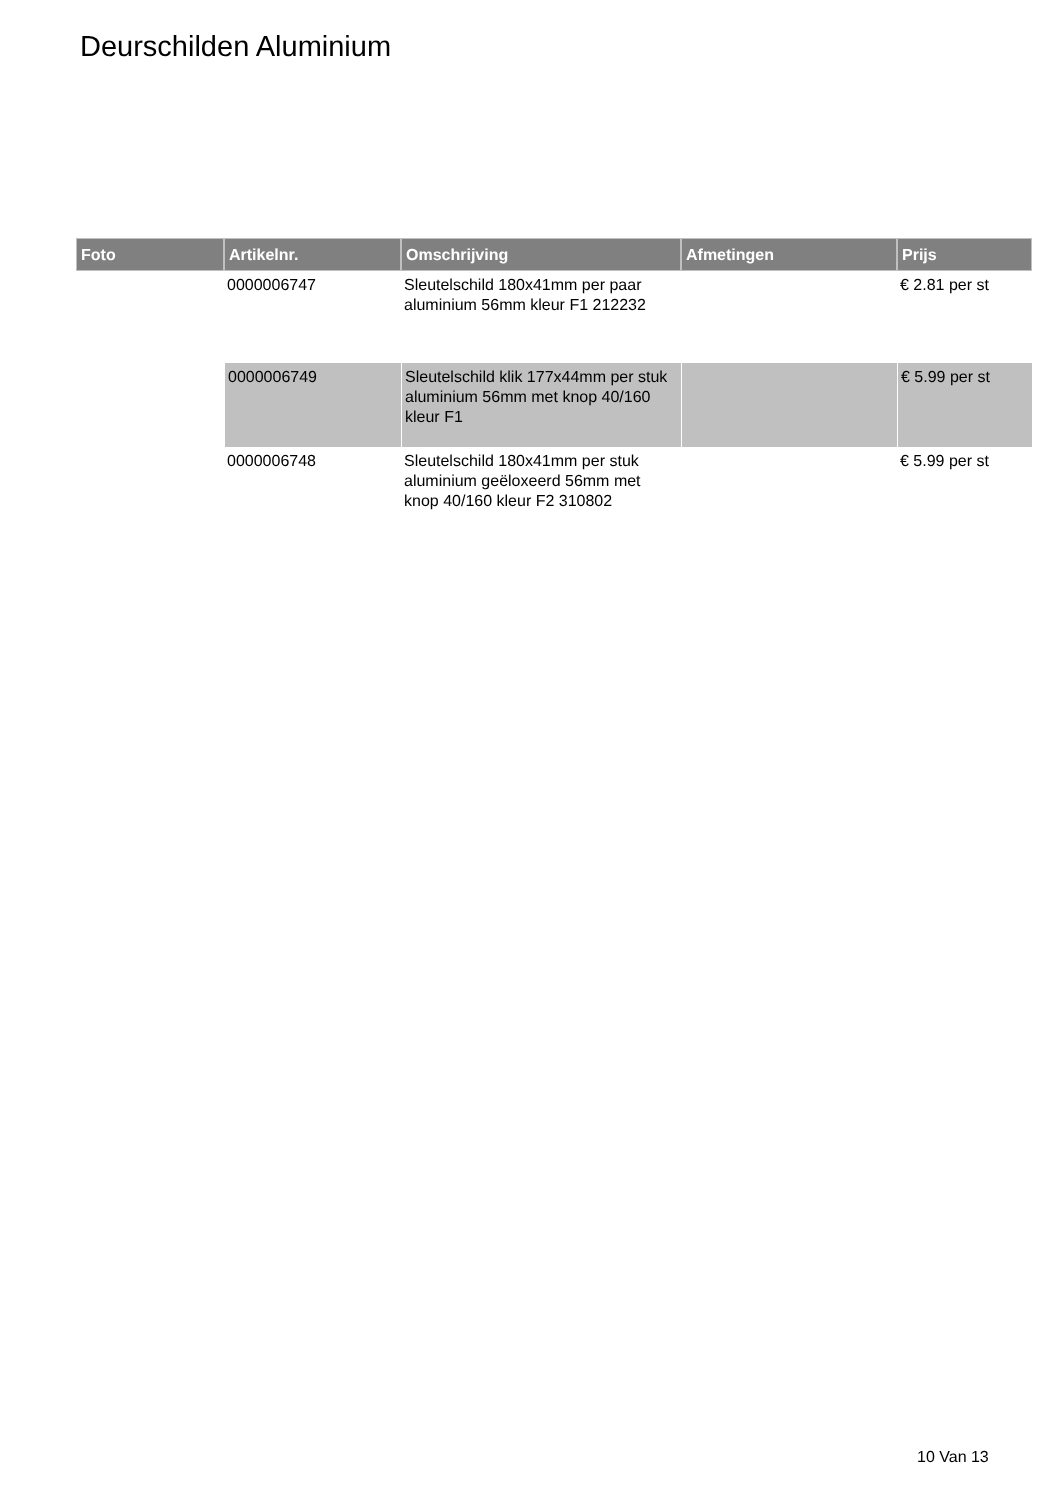Deurschilden Aluminium
| Foto | Artikelnr. | Omschrijving | Afmetingen | Prijs |
| --- | --- | --- | --- | --- |
| | 0000006747 | Sleutelschild 180x41mm per paar aluminium 56mm kleur F1 212232 | | € 2.81 per st |
| | 0000006749 | Sleutelschild klik 177x44mm per stuk aluminium 56mm met knop 40/160 kleur F1 | | € 5.99 per st |
| | 0000006748 | Sleutelschild 180x41mm per stuk aluminium geëloxeerd 56mm met knop 40/160 kleur F2 310802 | | € 5.99 per st |
10 Van 13